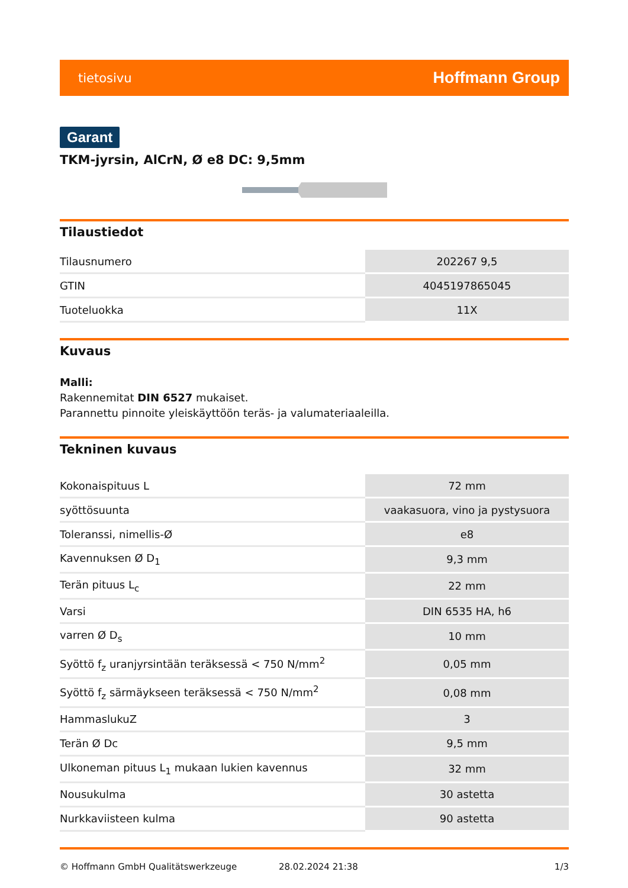tietosivu Hoffmann Group
Garant
TKM-jyrsin, AlCrN, Ø e8 DC: 9,5mm
Tilaustiedot
| Tilausnumero | 202267 9,5 |
| GTIN | 4045197865045 |
| Tuoteluokka | 11X |
Kuvaus
Malli:
Rakennemitat DIN 6527 mukaiset.
Parannettu pinnoite yleiskäyttöön teräs- ja valumateriaaleilla.
Tekninen kuvaus
| Kokonaispituus L | 72 mm |
| syöttösuunta | vaakasuora, vino ja pystysuora |
| Toleranssi, nimellis-Ø | e8 |
| Kavennuksen Ø D<sub>1</sub> | 9,3 mm |
| Terän pituus L<sub>c</sub> | 22 mm |
| Varsi | DIN 6535 HA, h6 |
| varren Ø D<sub>s</sub> | 10 mm |
| Syöttö f<sub>z</sub> uranjyrsintään teräksessä < 750 N/mm<sup>2</sup> | 0,05 mm |
| Syöttö f<sub>z</sub> särmäykseen teräksessä < 750 N/mm<sup>2</sup> | 0,08 mm |
| HammaslukuZ | 3 |
| Terän Ø Dc | 9,5 mm |
| Ulkoneman pituus L<sub>1</sub> mukaan lukien kavennus | 32 mm |
| Nousukulma | 30 astetta |
| Nurkkaviisteen kulma | 90 astetta |
© Hoffmann GmbH Qualitätswerkzeuge 28.02.2024 21:38 1/3